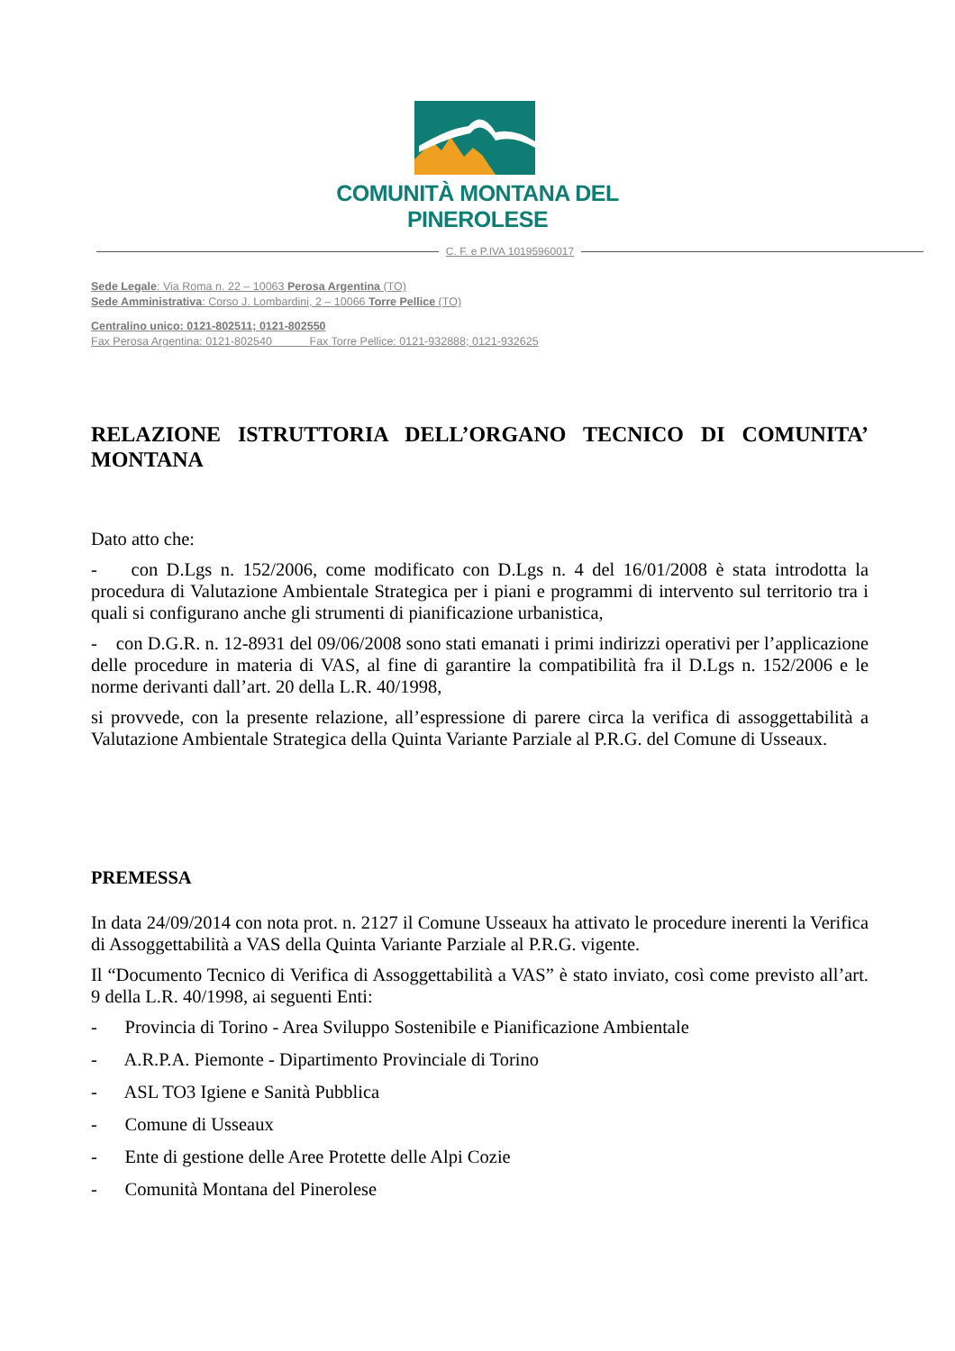COMUNITÀ MONTANA DEL PINEROLESE
C. F. e P.IVA 10195960017
Sede Legale: Via Roma n. 22 – 10063 Perosa Argentina (TO)
Sede Amministrativa: Corso J. Lombardini, 2 – 10066 Torre Pellice (TO)
Centralino unico: 0121-802511; 0121-802550
Fax Perosa Argentina: 0121-802540 Fax Torre Pellice: 0121-932888; 0121-932625
RELAZIONE ISTRUTTORIA DELL’ORGANO TECNICO DI COMUNITA’ MONTANA
Dato atto che:
- con D.Lgs n. 152/2006, come modificato con D.Lgs n. 4 del 16/01/2008 è stata introdotta la procedura di Valutazione Ambientale Strategica per i piani e programmi di intervento sul territorio tra i quali si configurano anche gli strumenti di pianificazione urbanistica,
- con D.G.R. n. 12-8931 del 09/06/2008 sono stati emanati i primi indirizzi operativi per l’applicazione delle procedure in materia di VAS, al fine di garantire la compatibilità fra il D.Lgs n. 152/2006 e le norme derivanti dall’art. 20 della L.R. 40/1998,
si provvede, con la presente relazione, all’espressione di parere circa la verifica di assoggettabilità a Valutazione Ambientale Strategica della Quinta Variante Parziale al P.R.G. del Comune di Usseaux.
PREMESSA
In data 24/09/2014 con nota prot. n. 2127 il Comune Usseaux ha attivato le procedure inerenti la Verifica di Assoggettabilità a VAS della Quinta Variante Parziale al P.R.G. vigente.
Il “Documento Tecnico di Verifica di Assoggettabilità a VAS” è stato inviato, così come previsto all’art. 9 della L.R. 40/1998, ai seguenti Enti:
- Provincia di Torino - Area Sviluppo Sostenibile e Pianificazione Ambientale
- A.R.P.A. Piemonte - Dipartimento Provinciale di Torino
- ASL TO3 Igiene e Sanità Pubblica
- Comune di Usseaux
- Ente di gestione delle Aree Protette delle Alpi Cozie
- Comunità Montana del Pinerolese